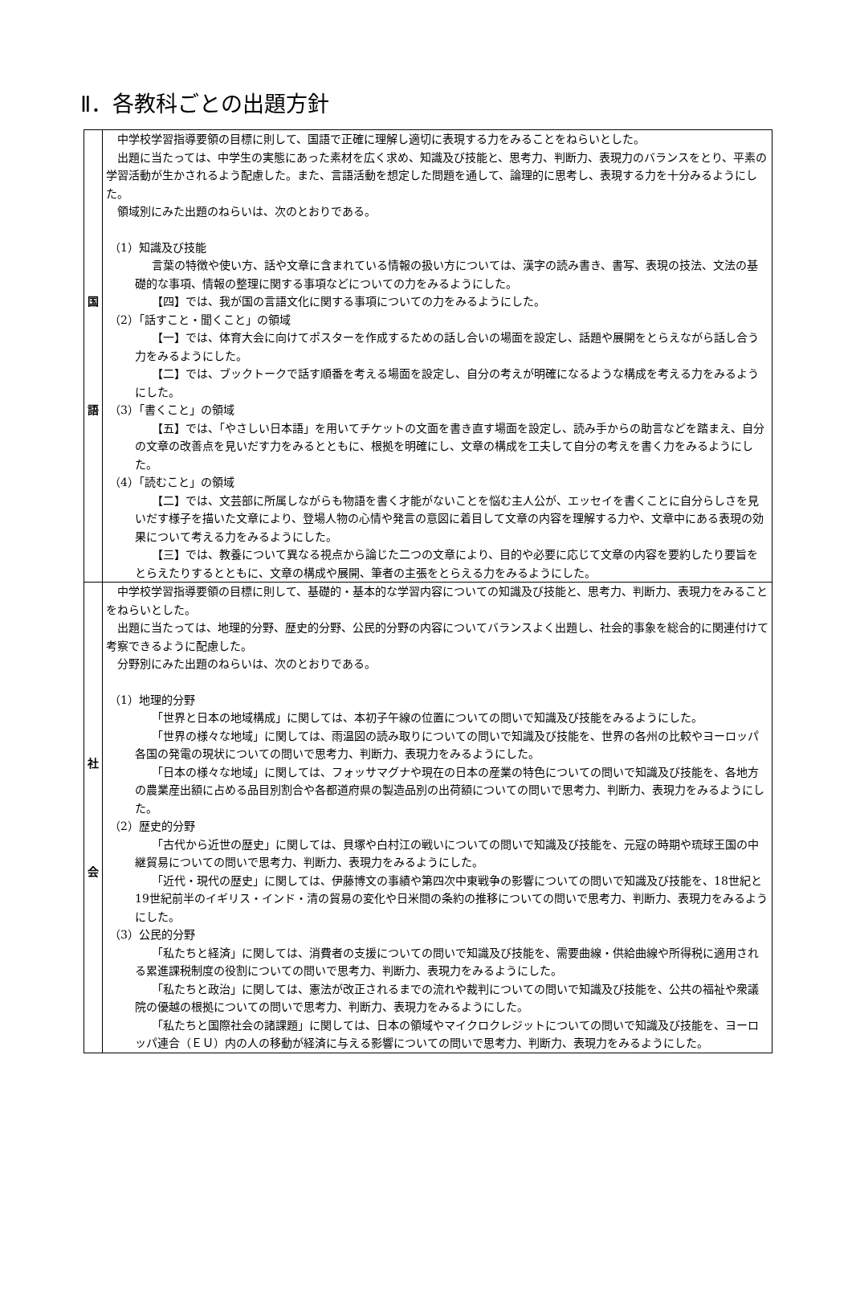Ⅱ．各教科ごとの出題方針
| 国 語 | 中学校学習指導要領の目標に則して、国語で正確に理解し適切に表現する力をみることをねらいとした。 出題に当たっては、中学生の実態にあった素材を広く求め、知識及び技能と、思考力、判断力、表現力のバランスをとり、平素の学習活動が生かされるよう配慮した。また、言語活動を想定した問題を通して、論理的に思考し、表現する力を十分みるようにした。 領域別にみた出題のねらいは、次のとおりである。 （1）知識及び技能 言葉の特徴や使い方、話や文章に含まれている情報の扱い方については、漢字の読み書き、書写、表現の技法、文法の基礎的な事項、情報の整理に関する事項などについての力をみるようにした。 【四】では、我が国の言語文化に関する事項についての力をみるようにした。 （2）「話すこと・聞くこと」の領域 【一】では、体育大会に向けてポスターを作成するための話し合いの場面を設定し、話題や展開をとらえながら話し合う力をみるようにした。 【二】では、ブックトークで話す順番を考える場面を設定し、自分の考えが明確になるような構成を考える力をみるようにした。 （3）「書くこと」の領域 【五】では、「やさしい日本語」を用いてチケットの文面を書き直す場面を設定し、読み手からの助言などを踏まえ、自分の文章の改善点を見いだす力をみるとともに、根拠を明確にし、文章の構成を工夫して自分の考えを書く力をみるようにした。 （4）「読むこと」の領域 【二】では、文芸部に所属しながらも物語を書く才能がないことを悩む主人公が、エッセイを書くことに自分らしさを見いだす様子を描いた文章により、登場人物の心情や発言の意図に着目して文章の内容を理解する力や、文章中にある表現の効果について考える力をみるようにした。 【三】では、教養について異なる視点から論じた二つの文章により、目的や必要に応じて文章の内容を要約したり要旨をとらえたりするとともに、文章の構成や展開、筆者の主張をとらえる力をみるようにした。 |
| 社 会 | 中学校学習指導要領の目標に則して、基礎的・基本的な学習内容についての知識及び技能と、思考力、判断力、表現力をみることをねらいとした。 出題に当たっては、地理的分野、歴史的分野、公民的分野の内容についてバランスよく出題し、社会的事象を総合的に関連付けて考察できるように配慮した。 分野別にみた出題のねらいは、次のとおりである。 （1）地理的分野 「世界と日本の地域構成」に関しては、本初子午線の位置についての問いで知識及び技能をみるようにした。 「世界の様々な地域」に関しては、雨温図の読み取りについての問いで知識及び技能を、世界の各州の比較やヨーロッパ各国の発電の現状についての問いで思考力、判断力、表現力をみるようにした。 「日本の様々な地域」に関しては、フォッサマグナや現在の日本の産業の特色についての問いで知識及び技能を、各地方の農業産出額に占める品目別割合や各都道府県の製造品別の出荷額についての問いで思考力、判断力、表現力をみるようにした。 （2）歴史的分野 「古代から近世の歴史」に関しては、貝塚や白村江の戦いについての問いで知識及び技能を、元寇の時期や琉球王国の中継貿易についての問いで思考力、判断力、表現力をみるようにした。 「近代・現代の歴史」に関しては、伊藤博文の事績や第四次中東戦争の影響についての問いで知識及び技能を、18世紀と19世紀前半のイギリス・インド・清の貿易の変化や日米間の条約の推移についての問いで思考力、判断力、表現力をみるようにした。 （3）公民的分野 「私たちと経済」に関しては、消費者の支援についての問いで知識及び技能を、需要曲線・供給曲線や所得税に適用される累進課税制度の役割についての問いで思考力、判断力、表現力をみるようにした。 「私たちと政治」に関しては、憲法が改正されるまでの流れや裁判についての問いで知識及び技能を、公共の福祉や衆議院の優越の根拠についての問いで思考力、判断力、表現力をみるようにした。 「私たちと国際社会の諸課題」に関しては、日本の領域やマイクロクレジットについての問いで知識及び技能を、ヨーロッパ連合（ＥＵ）内の人の移動が経済に与える影響についての問いで思考力、判断力、表現力をみるようにした。 |